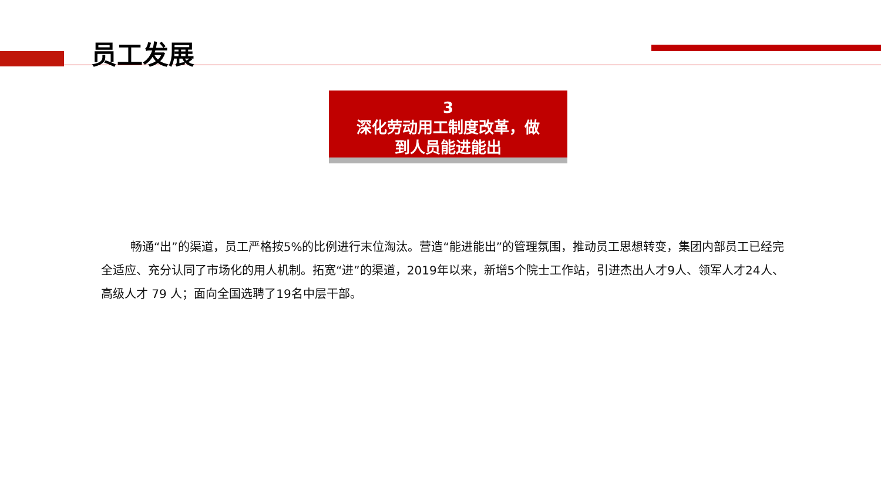员工发展
3
深化劳动用工制度改革，做
到人员能进能出
畅通“出”的渠道，员工严格按5%的比例进行末位淘汰。营造“能进能出”的管理氛围，推动员工思想转变，集团内部员工已经完全适应、充分认同了市场化的用人机制。拓宽“进”的渠道，2019年以来，新增5个院士工作站，引进杰出人才9人、领军人才24人、高级人才 79 人；面向全国选聘了19名中层干部。